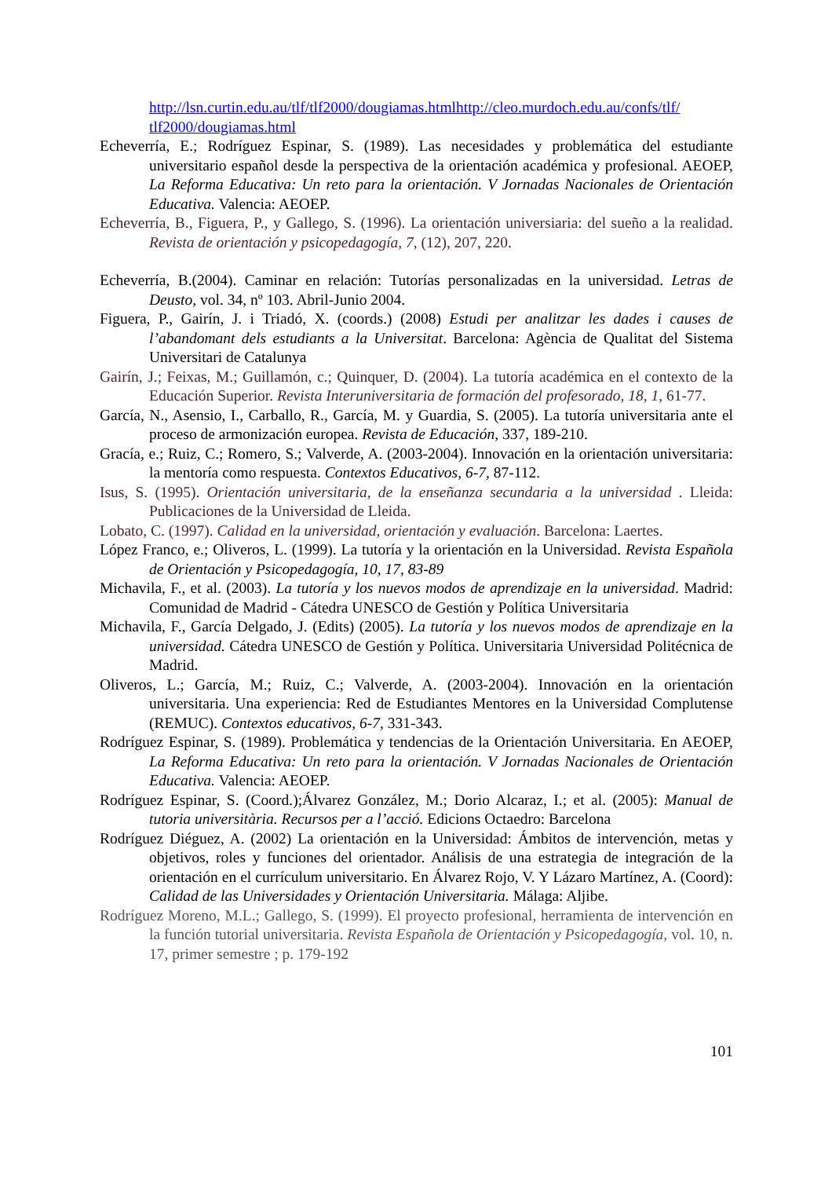http://lsn.curtin.edu.au/tlf/tlf2000/dougiamas.htmlhttp://cleo.murdoch.edu.au/confs/tlf/ tlf2000/dougiamas.html
Echeverría, E.; Rodríguez Espinar, S. (1989). Las necesidades y problemática del estudiante universitario español desde la perspectiva de la orientación académica y profesional. AEOEP, La Reforma Educativa: Un reto para la orientación. V Jornadas Nacionales de Orientación Educativa. Valencia: AEOEP.
Echeverría, B., Figuera, P., y Gallego, S. (1996). La orientación universiaria: del sueño a la realidad. Revista de orientación y psicopedagogía, 7, (12), 207, 220.
Echeverría, B.(2004). Caminar en relación: Tutorías personalizadas en la universidad. Letras de Deusto, vol. 34, nº 103. Abril-Junio 2004.
Figuera, P., Gairín, J. i Triadó, X. (coords.) (2008) Estudi per analitzar les dades i causes de l’abandomant dels estudiants a la Universitat. Barcelona: Agència de Qualitat del Sistema Universitari de Catalunya
Gairín, J.; Feixas, M.; Guillamón, c.; Quinquer, D. (2004). La tutoría académica en el contexto de la Educación Superior. Revista Interuniversitaria de formación del profesorado, 18, 1, 61-77.
García, N., Asensio, I., Carballo, R., García, M. y Guardia, S. (2005). La tutoría universitaria ante el proceso de armonización europea. Revista de Educación, 337, 189-210.
Gracía, e.; Ruiz, C.; Romero, S.; Valverde, A. (2003-2004). Innovación en la orientación universitaria: la mentoría como respuesta. Contextos Educativos, 6-7, 87-112.
Isus, S. (1995). Orientación universitaria, de la enseñanza secundaria a la universidad . Lleida: Publicaciones de la Universidad de Lleida.
Lobato, C. (1997). Calidad en la universidad, orientación y evaluación. Barcelona: Laertes.
López Franco, e.; Oliveros, L. (1999). La tutoría y la orientación en la Universidad. Revista Española de Orientación y Psicopedagogía, 10, 17, 83-89
Michavila, F., et al. (2003). La tutoría y los nuevos modos de aprendizaje en la universidad. Madrid: Comunidad de Madrid - Cátedra UNESCO de Gestión y Política Universitaria
Michavila, F., García Delgado, J. (Edits) (2005). La tutoría y los nuevos modos de aprendizaje en la universidad. Cátedra UNESCO de Gestión y Política. Universitaria Universidad Politécnica de Madrid.
Oliveros, L.; García, M.; Ruiz, C.; Valverde, A. (2003-2004). Innovación en la orientación universitaria. Una experiencia: Red de Estudiantes Mentores en la Universidad Complutense (REMUC). Contextos educativos, 6-7, 331-343.
Rodríguez Espinar, S. (1989). Problemática y tendencias de la Orientación Universitaria. En AEOEP, La Reforma Educativa: Un reto para la orientación. V Jornadas Nacionales de Orientación Educativa. Valencia: AEOEP.
Rodríguez Espinar, S. (Coord.);Álvarez González, M.; Dorio Alcaraz, I.; et al. (2005): Manual de tutoria universitària. Recursos per a l’acció. Edicions Octaedro: Barcelona
Rodríguez Diéguez, A. (2002) La orientación en la Universidad: Ámbitos de intervención, metas y objetivos, roles y funciones del orientador. Análisis de una estrategia de integración de la orientación en el currículum universitario. En Álvarez Rojo, V. Y Lázaro Martínez, A. (Coord): Calidad de las Universidades y Orientación Universitaria. Málaga: Aljibe.
Rodríguez Moreno, M.L.; Gallego, S. (1999). El proyecto profesional, herramienta de intervención en la función tutorial universitaria. Revista Española de Orientación y Psicopedagogía, vol. 10, n. 17, primer semestre ; p. 179-192
101